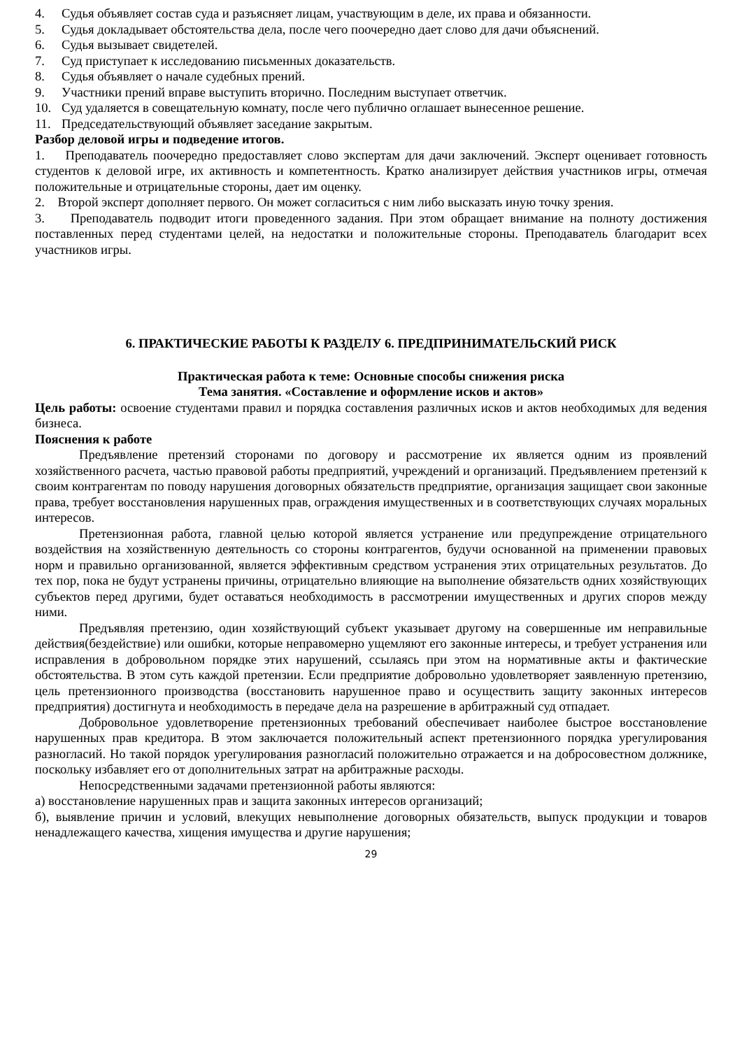4. Судья объявляет состав суда и разъясняет лицам, участвующим в деле, их права и обязанности.
5. Судья докладывает обстоятельства дела, после чего поочередно дает слово для дачи объяснений.
6. Судья вызывает свидетелей.
7. Суд приступает к исследованию письменных доказательств.
8. Судья объявляет о начале судебных прений.
9. Участники прений вправе выступить вторично. Последним выступает ответчик.
10. Суд удаляется в совещательную комнату, после чего публично оглашает вынесенное решение.
11. Председательствующий объявляет заседание закрытым.
Разбор деловой игры и подведение итогов.
1. Преподаватель поочередно предоставляет слово экспертам для дачи заключений. Эксперт оценивает готовность студентов к деловой игре, их активность и компетентность. Кратко анализирует действия участников игры, отмечая положительные и отрицательные стороны, дает им оценку.
2. Второй эксперт дополняет первого. Он может согласиться с ним либо высказать иную точку зрения.
3. Преподаватель подводит итоги проведенного задания. При этом обращает внимание на полноту достижения поставленных перед студентами целей, на недостатки и положительные стороны. Преподаватель благодарит всех участников игры.
6. ПРАКТИЧЕСКИЕ РАБОТЫ К РАЗДЕЛУ 6. ПРЕДПРИНИМАТЕЛЬСКИЙ РИСК
Практическая работа к теме: Основные способы снижения риска
Тема занятия. «Составление и оформление исков и актов»
Цель работы: освоение студентами правил и порядка составления различных исков и актов необходимых для ведения бизнеса.
Пояснения к работе
Предъявление претензий сторонами по договору и рассмотрение их является одним из проявлений хозяйственного расчета, частью правовой работы предприятий, учреждений и организаций. Предъявлением претензий к своим контрагентам по поводу нарушения договорных обязательств предприятие, организация защищает свои законные права, требует восстановления нарушенных прав, ограждения имущественных и в соответствующих случаях моральных интересов.
Претензионная работа, главной целью которой является устранение или предупреждение отрицательного воздействия на хозяйственную деятельность со стороны контрагентов, будучи основанной на применении правовых норм и правильно организованной, является эффективным средством устранения этих отрицательных результатов. До тех пор, пока не будут устранены причины, отрицательно влияющие на выполнение обязательств одних хозяйствующих субъектов перед другими, будет оставаться необходимость в рассмотрении имущественных и других споров между ними.
Предъявляя претензию, один хозяйствующий субъект указывает другому на совершенные им неправильные действия(бездействие) или ошибки, которые неправомерно ущемляют его законные интересы, и требует устранения или исправления в добровольном порядке этих нарушений, ссылаясь при этом на нормативные акты и фактические обстоятельства. В этом суть каждой претензии. Если предприятие добровольно удовлетворяет заявленную претензию, цель претензионного производства (восстановить нарушенное право и осуществить защиту законных интересов предприятия) достигнута и необходимость в передаче дела на разрешение в арбитражный суд отпадает.
Добровольное удовлетворение претензионных требований обеспечивает наиболее быстрое восстановление нарушенных прав кредитора. В этом заключается положительный аспект претензионного порядка урегулирования разногласий. Но такой порядок урегулирования разногласий положительно отражается и на добросовестном должнике, поскольку избавляет его от дополнительных затрат на арбитражные расходы.
Непосредственными задачами претензионной работы являются:
а) восстановление нарушенных прав и защита законных интересов организаций;
б), выявление причин и условий, влекущих невыполнение договорных обязательств, выпуск продукции и товаров ненадлежащего качества, хищения имущества и другие нарушения;
29